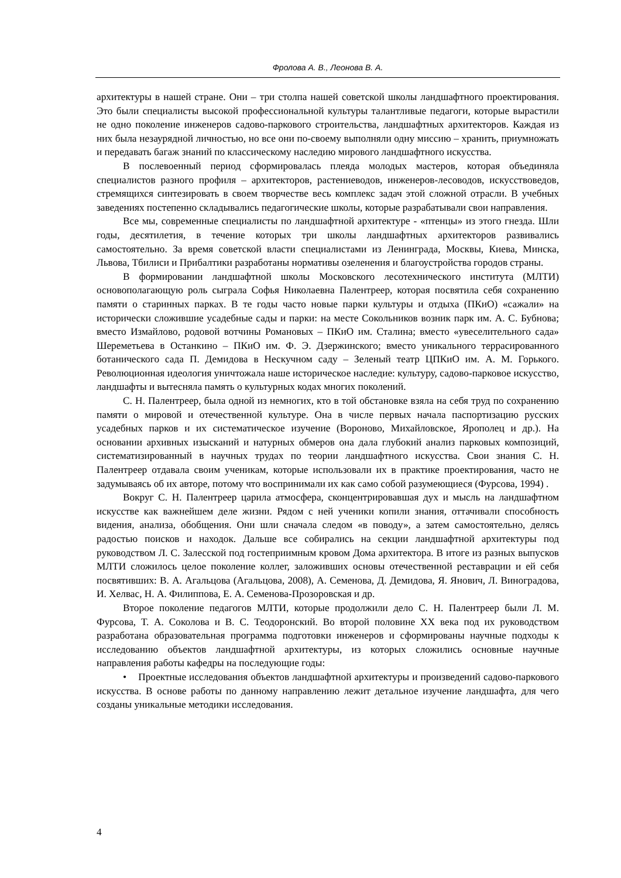Фролова А. В., Леонова В. А.
архитектуры в нашей стране. Они – три столпа нашей советской школы ландшафтного проектирования. Это были специалисты высокой профессиональной культуры талантливые педагоги, которые вырастили не одно поколение инженеров садово-паркового строительства, ландшафтных архитекторов. Каждая из них была незаурядной личностью, но все они по-своему выполняли одну миссию – хранить, приумножать и передавать багаж знаний по классическому наследию мирового ландшафтного искусства.
В послевоенный период сформировалась плеяда молодых мастеров, которая объединяла специалистов разного профиля – архитекторов, растениеводов, инженеров-лесоводов, искусствоведов, стремящихся синтезировать в своем творчестве весь комплекс задач этой сложной отрасли. В учебных заведениях постепенно складывались педагогические школы, которые разрабатывали свои направления.
Все мы, современные специалисты по ландшафтной архитектуре - «птенцы» из этого гнезда. Шли годы, десятилетия, в течение которых три школы ландшафтных архитекторов развивались самостоятельно. За время советской власти специалистами из Ленинграда, Москвы, Киева, Минска, Львова, Тбилиси и Прибалтики разработаны нормативы озеленения и благоустройства городов страны.
В формировании ландшафтной школы Московского лесотехнического института (МЛТИ) основополагающую роль сыграла Софья Николаевна Палентреер, которая посвятила себя сохранению памяти о старинных парках. В те годы часто новые парки культуры и отдыха (ПКиО) «сажали» на исторически сложившие усадебные сады и парки: на месте Сокольников возник парк им. А. С. Бубнова; вместо Измайлово, родовой вотчины Романовых – ПКиО им. Сталина; вместо «увеселительного сада» Шереметьева в Останкино – ПКиО им. Ф. Э. Дзержинского; вместо уникального террасированного ботанического сада П. Демидова в Нескучном саду – Зеленый театр ЦПКиО им. А. М. Горького. Революционная идеология уничтожала наше историческое наследие: культуру, садово-парковое искусство, ландшафты и вытесняла память о культурных кодах многих поколений.
С. Н. Палентреер, была одной из немногих, кто в той обстановке взяла на себя труд по сохранению памяти о мировой и отечественной культуре. Она в числе первых начала паспортизацию русских усадебных парков и их систематическое изучение (Вороново, Михайловское, Ярополец и др.). На основании архивных изысканий и натурных обмеров она дала глубокий анализ парковых композиций, систематизированный в научных трудах по теории ландшафтного искусства. Свои знания С. Н. Палентреер отдавала своим ученикам, которые использовали их в практике проектирования, часто не задумываясь об их авторе, потому что воспринимали их как само собой разумеющиеся (Фурсова, 1994) .
Вокруг С. Н. Палентреер царила атмосфера, сконцентрировавшая дух и мысль на ландшафтном искусстве как важнейшем деле жизни. Рядом с ней ученики копили знания, оттачивали способность видения, анализа, обобщения. Они шли сначала следом «в поводу», а затем самостоятельно, делясь радостью поисков и находок. Дальше все собирались на секции ландшафтной архитектуры под руководством Л. С. Залесской под гостеприимным кровом Дома архитектора. В итоге из разных выпусков МЛТИ сложилось целое поколение коллег, заложивших основы отечественной реставрации и ей себя посвятивших: В. А. Агальцова (Агальцова, 2008), А. Семенова, Д. Демидова, Я. Янович, Л. Виноградова, И. Хелвас, Н. А. Филиппова, Е. А. Семенова-Прозоровская и др.
Второе поколение педагогов МЛТИ, которые продолжили дело С. Н. Палентреер были Л. М. Фурсова, Т. А. Соколова и В. С. Теодоронский. Во второй половине XX века под их руководством разработана образовательная программа подготовки инженеров и сформированы научные подходы к исследованию объектов ландшафтной архитектуры, из которых сложились основные научные направления работы кафедры на последующие годы:
• Проектные исследования объектов ландшафтной архитектуры и произведений садово-паркового искусства. В основе работы по данному направлению лежит детальное изучение ландшафта, для чего созданы уникальные методики исследования.
4